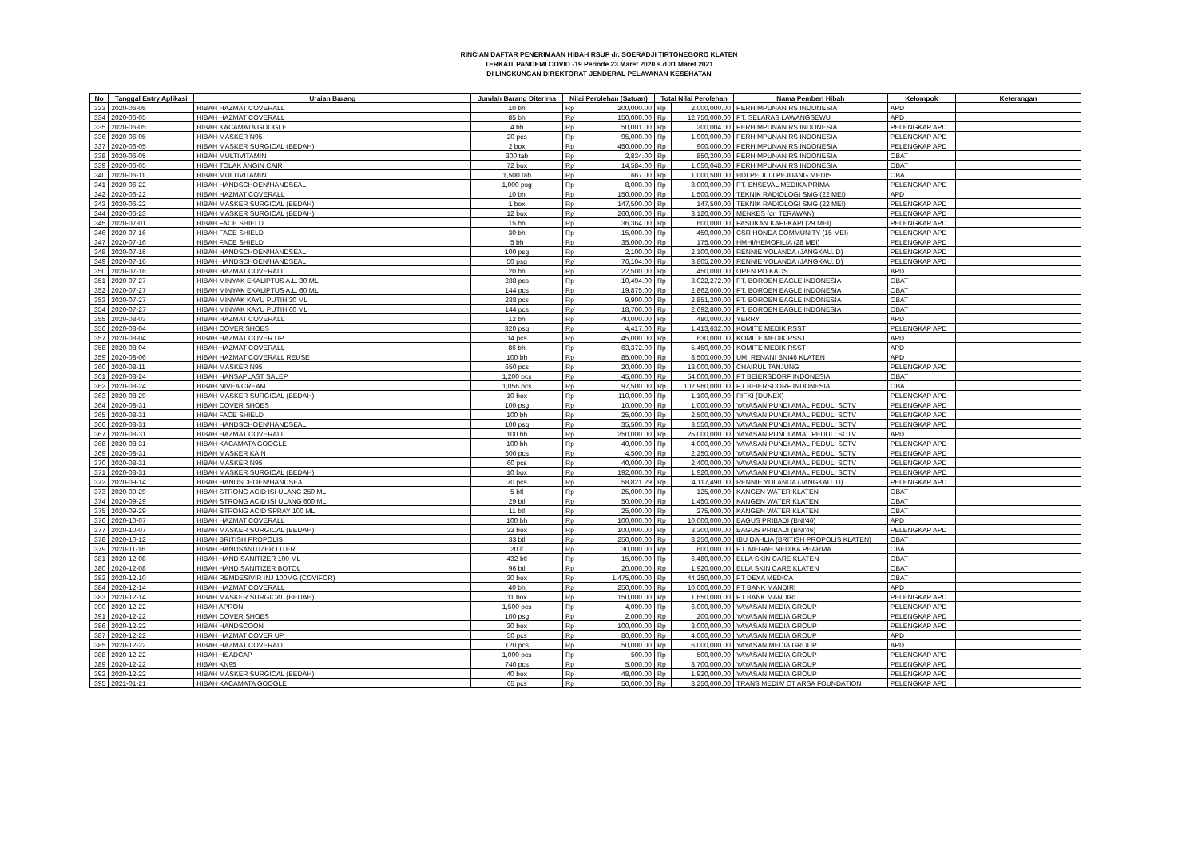RINCIAN DAFTAR PENERIMAAN HIBAH RSUP dr. SOERADJI TIRTONEGORO KLATEN
TERKAIT PANDEMI COVID -19 Periode 23 Maret 2020 s.d 31 Maret 2021
DI LINGKUNGAN DIREKTORAT JENDERAL PELAYANAN KESEHATAN
| No | Tanggal Entry Aplikasi | Uraian Barang | Jumlah Barang Diterima | Nilai Perolehan (Satuan) | | Total Nilai Perolehan | | Nama Pemberi Hibah | Kelompok | Keterangan |
| --- | --- | --- | --- | --- | --- | --- | --- | --- | --- | --- |
| 333 | 2020-06-05 | HIBAH HAZMAT COVERALL | 10 bh | Rp | 200,000.00 | Rp | 2,000,000.00 | PERHIMPUNAN RS INDONESIA | APD | |
| 334 | 2020-06-05 | HIBAH HAZMAT COVERALL | 85 bh | Rp | 150,000.00 | Rp | 12,750,000.00 | PT. SELARAS LAWANGSEWU | APD | |
| 335 | 2020-06-05 | HIBAH KACAMATA GOOGLE | 4 bh | Rp | 50,001.00 | Rp | 200,004.00 | PERHIMPUNAN RS INDONESIA | PELENGKAP APD | |
| 336 | 2020-06-05 | HIBAH MASKER N95 | 20 pcs | Rp | 95,000.00 | Rp | 1,900,000.00 | PERHIMPUNAN RS INDONESIA | PELENGKAP APD | |
| 337 | 2020-06-05 | HIBAH MASKER SURGICAL (BEDAH) | 2 box | Rp | 450,000.00 | Rp | 900,000.00 | PERHIMPUNAN RS INDONESIA | PELENGKAP APD | |
| 338 | 2020-06-05 | HIBAH MULTIVITAMIN | 300 tab | Rp | 2,834.00 | Rp | 850,200.00 | PERHIMPUNAN RS INDONESIA | OBAT | |
| 339 | 2020-06-05 | HIBAH TOLAK ANGIN CAIR | 72 box | Rp | 14,584.00 | Rp | 1,050,048.00 | PERHIMPUNAN RS INDONESIA | OBAT | |
| 340 | 2020-06-11 | HIBAH MULTIVITAMIN | 1,500 tab | Rp | 667.00 | Rp | 1,000,500.00 | HDI PEDULI PEJUANG MEDIS | OBAT | |
| 341 | 2020-06-22 | HIBAH HANDSCHOEN/HANDSEAL | 1,000 psg | Rp | 8,000.00 | Rp | 8,000,000.00 | PT. ENSEVAL MEDIKA PRIMA | PELENGKAP APD | |
| 342 | 2020-06-22 | HIBAH HAZMAT COVERALL | 10 bh | Rp | 150,000.00 | Rp | 1,500,000.00 | TEKNIK RADIOLOGI SMG (22 MEI) | APD | |
| 343 | 2020-06-22 | HIBAH MASKER SURGICAL (BEDAH) | 1 box | Rp | 147,500.00 | Rp | 147,500.00 | TEKNIK RADIOLOGI SMG (22 MEI) | PELENGKAP APD | |
| 344 | 2020-06-23 | HIBAH MASKER SURGICAL (BEDAH) | 12 box | Rp | 260,000.00 | Rp | 3,120,000.00 | MENKES (dr. TERAWAN) | PELENGKAP APD | |
| 345 | 2020-07-01 | HIBAH FACE SHIELD | 15 bh | Rp | 36,364.00 | Rp | 600,000.00 | PASUKAN KAPI-KAPI (29 MEI) | PELENGKAP APD | |
| 346 | 2020-07-16 | HIBAH FACE SHIELD | 30 bh | Rp | 15,000.00 | Rp | 450,000.00 | CSR HONDA COMMUNITY (15 MEI) | PELENGKAP APD | |
| 347 | 2020-07-16 | HIBAH FACE SHIELD | 5 bh | Rp | 35,000.00 | Rp | 175,000.00 | HMHI/HEMOFILIA (28 MEI) | PELENGKAP APD | |
| 348 | 2020-07-16 | HIBAH HANDSCHOEN/HANDSEAL | 100 psg | Rp | 2,100.00 | Rp | 2,100,000.00 | RENNIE YOLANDA (JANGKAU.ID) | PELENGKAP APD | |
| 349 | 2020-07-16 | HIBAH HANDSCHOEN/HANDSEAL | 50 psg | Rp | 76,104.00 | Rp | 3,805,200.00 | RENNIE YOLANDA (JANGKAU.ID) | PELENGKAP APD | |
| 350 | 2020-07-16 | HIBAH HAZMAT COVERALL | 20 bh | Rp | 22,500.00 | Rp | 450,000.00 | OPEN PO KAOS | APD | |
| 351 | 2020-07-27 | HIBAH MINYAK EKALIPTUS A.L. 30 ML | 288 pcs | Rp | 10,494.00 | Rp | 3,022,272.00 | PT. BOROEN EAGLE INDONESIA | OBAT | |
| 352 | 2020-07-27 | HIBAH MINYAK EKALIPTUS A.L. 60 ML | 144 pcs | Rp | 19,875.00 | Rp | 2,862,000.00 | PT. BOROEN EAGLE INDONESIA | OBAT | |
| 353 | 2020-07-27 | HIBAH MINYAK KAYU PUTIH 30 ML | 288 pcs | Rp | 9,900.00 | Rp | 2,851,200.00 | PT. BOROEN EAGLE INDONESIA | OBAT | |
| 354 | 2020-07-27 | HIBAH MINYAK KAYU PUTIH 60 ML | 144 pcs | Rp | 18,700.00 | Rp | 2,692,800.00 | PT. BOROEN EAGLE INDONESIA | OBAT | |
| 355 | 2020-08-03 | HIBAH HAZMAT COVERALL | 12 bh | Rp | 40,000.00 | Rp | 480,000.00 | YERRY | APD | |
| 356 | 2020-08-04 | HIBAH COVER SHOES | 320 psg | Rp | 4,417.00 | Rp | 1,413,632.00 | KOMITE MEDIK RSST | PELENGKAP APD | |
| 357 | 2020-08-04 | HIBAH HAZMAT COVER UP | 14 pcs | Rp | 45,000.00 | Rp | 630,000.00 | KOMITE MEDIK RSST | APD | |
| 358 | 2020-08-04 | HIBAH HAZMAT COVERALL | 86 bh | Rp | 63,372.00 | Rp | 5,450,000.00 | KOMITE MEDIK RSST | APD | |
| 359 | 2020-08-06 | HIBAH HAZMAT COVERALL REUSE | 100 bh | Rp | 85,000.00 | Rp | 8,500,000.00 | UMI RENANI BNI46 KLATEN | APD | |
| 360 | 2020-08-11 | HIBAH MASKER N95 | 650 pcs | Rp | 20,000.00 | Rp | 13,000,000.00 | CHAIRUL TANJUNG | PELENGKAP APD | |
| 361 | 2020-08-24 | HIBAH HANSAPLAST SALEP | 1,200 pcs | Rp | 45,000.00 | Rp | 54,000,000.00 | PT BEIERSDORF INDONESIA | OBAT | |
| 362 | 2020-08-24 | HIBAH NIVEA CREAM | 1,056 pcs | Rp | 97,500.00 | Rp | 102,960,000.00 | PT BEIERSDORF INDONESIA | OBAT | |
| 363 | 2020-08-29 | HIBAH MASKER SURGICAL (BEDAH) | 10 box | Rp | 110,000.00 | Rp | 1,100,000.00 | RIFKI (DUNEX) | PELENGKAP APD | |
| 364 | 2020-08-31 | HIBAH COVER SHOES | 100 psg | Rp | 10,000.00 | Rp | 1,000,000.00 | YAYASAN PUNDI AMAL PEDULI SCTV | PELENGKAP APD | |
| 365 | 2020-08-31 | HIBAH FACE SHIELD | 100 bh | Rp | 25,000.00 | Rp | 2,500,000.00 | YAYASAN PUNDI AMAL PEDULI SCTV | PELENGKAP APD | |
| 366 | 2020-08-31 | HIBAH HANDSCHOEN/HANDSEAL | 100 psg | Rp | 35,500.00 | Rp | 3,550,000.00 | YAYASAN PUNDI AMAL PEDULI SCTV | PELENGKAP APD | |
| 367 | 2020-08-31 | HIBAH HAZMAT COVERALL | 100 bh | Rp | 250,000.00 | Rp | 25,000,000.00 | YAYASAN PUNDI AMAL PEDULI SCTV | APD | |
| 368 | 2020-08-31 | HIBAH KACAMATA GOOGLE | 100 bh | Rp | 40,000.00 | Rp | 4,000,000.00 | YAYASAN PUNDI AMAL PEDULI SCTV | PELENGKAP APD | |
| 369 | 2020-08-31 | HIBAH MASKER KAIN | 500 pcs | Rp | 4,500.00 | Rp | 2,250,000.00 | YAYASAN PUNDI AMAL PEDULI SCTV | PELENGKAP APD | |
| 370 | 2020-08-31 | HIBAH MASKER N95 | 60 pcs | Rp | 40,000.00 | Rp | 2,400,000.00 | YAYASAN PUNDI AMAL PEDULI SCTV | PELENGKAP APD | |
| 371 | 2020-08-31 | HIBAH MASKER SURGICAL (BEDAH) | 10 box | Rp | 192,000.00 | Rp | 1,920,000.00 | YAYASAN PUNDI AMAL PEDULI SCTV | PELENGKAP APD | |
| 372 | 2020-09-14 | HIBAH HANDSCHOEN/HANDSEAL | 70 pcs | Rp | 58,821.29 | Rp | 4,117,490.00 | RENNIE YOLANDA (JANGKAU.ID) | PELENGKAP APD | |
| 373 | 2020-09-29 | HIBAH STRONG ACID ISI ULANG 250 ML | 5 btl | Rp | 25,000.00 | Rp | 125,000.00 | KANGEN WATER KLATEN | OBAT | |
| 374 | 2020-09-29 | HIBAH STRONG ACID ISI ULANG 600 ML | 29 btl | Rp | 50,000.00 | Rp | 1,450,000.00 | KANGEN WATER KLATEN | OBAT | |
| 375 | 2020-09-29 | HIBAH STRONG ACID SPRAY 100 ML | 11 btl | Rp | 25,000.00 | Rp | 275,000.00 | KANGEN WATER KLATEN | OBAT | |
| 376 | 2020-10-07 | HIBAH HAZMAT COVERALL | 100 bh | Rp | 100,000.00 | Rp | 10,000,000.00 | BAGUS PRIBADI (BNI'46) | APD | |
| 377 | 2020-10-07 | HIBAH MASKER SURGICAL (BEDAH) | 33 box | Rp | 100,000.00 | Rp | 3,300,000.00 | BAGUS PRIBADI (BNI'46) | PELENGKAP APD | |
| 378 | 2020-10-12 | HIBAH BRITISH PROPOLIS | 33 btl | Rp | 250,000.00 | Rp | 8,250,000.00 | IBU DAHLIA (BRITISH PROPOLIS KLATEN) | OBAT | |
| 379 | 2020-11-16 | HIBAH HANDSANITIZER LITER | 20 lt | Rp | 30,000.00 | Rp | 600,000.00 | PT. MEGAH MEDIKA PHARMA | OBAT | |
| 381 | 2020-12-08 | HIBAH HAND SANITIZER 100 ML | 432 btl | Rp | 15,000.00 | Rp | 6,480,000.00 | ELLA SKIN CARE KLATEN | OBAT | |
| 380 | 2020-12-08 | HIBAH HAND SANITIZER BOTOL | 96 btl | Rp | 20,000.00 | Rp | 1,920,000.00 | ELLA SKIN CARE KLATEN | OBAT | |
| 382 | 2020-12-10 | HIBAH REMDESIVIR INJ 100MG (COVIFOR) | 30 box | Rp | 1,475,000.00 | Rp | 44,250,000.00 | PT DEXA MEDICA | OBAT | |
| 384 | 2020-12-14 | HIBAH HAZMAT COVERALL | 40 bh | Rp | 250,000.00 | Rp | 10,000,000.00 | PT BANK MANDIRI | APD | |
| 383 | 2020-12-14 | HIBAH MASKER SURGICAL (BEDAH) | 11 box | Rp | 150,000.00 | Rp | 1,650,000.00 | PT BANK MANDIRI | PELENGKAP APD | |
| 390 | 2020-12-22 | HIBAH APRON | 1,500 pcs | Rp | 4,000.00 | Rp | 6,000,000.00 | YAYASAN MEDIA GROUP | PELENGKAP APD | |
| 391 | 2020-12-22 | HIBAH COVER SHOES | 100 psg | Rp | 2,000.00 | Rp | 200,000.00 | YAYASAN MEDIA GROUP | PELENGKAP APD | |
| 386 | 2020-12-22 | HIBAH HANDSCOON | 30 box | Rp | 100,000.00 | Rp | 3,000,000.00 | YAYASAN MEDIA GROUP | PELENGKAP APD | |
| 387 | 2020-12-22 | HIBAH HAZMAT COVER UP | 50 pcs | Rp | 80,000.00 | Rp | 4,000,000.00 | YAYASAN MEDIA GROUP | APD | |
| 385 | 2020-12-22 | HIBAH HAZMAT COVERALL | 120 pcs | Rp | 50,000.00 | Rp | 6,000,000.00 | YAYASAN MEDIA GROUP | APD | |
| 388 | 2020-12-22 | HIBAH HEADCAP | 1,000 pcs | Rp | 500.00 | Rp | 500,000.00 | YAYASAN MEDIA GROUP | PELENGKAP APD | |
| 389 | 2020-12-22 | HIBAH KN95 | 740 pcs | Rp | 5,000.00 | Rp | 3,700,000.00 | YAYASAN MEDIA GROUP | PELENGKAP APD | |
| 392 | 2020-12-22 | HIBAH MASKER SURGICAL (BEDAH) | 40 box | Rp | 48,000.00 | Rp | 1,920,000.00 | YAYASAN MEDIA GROUP | PELENGKAP APD | |
| 395 | 2021-01-21 | HIBAH KACAMATA GOOGLE | 65 pcs | Rp | 50,000.00 | Rp | 3,250,000.00 | TRANS MEDIA/ CT ARSA FOUNDATION | PELENGKAP APD | |